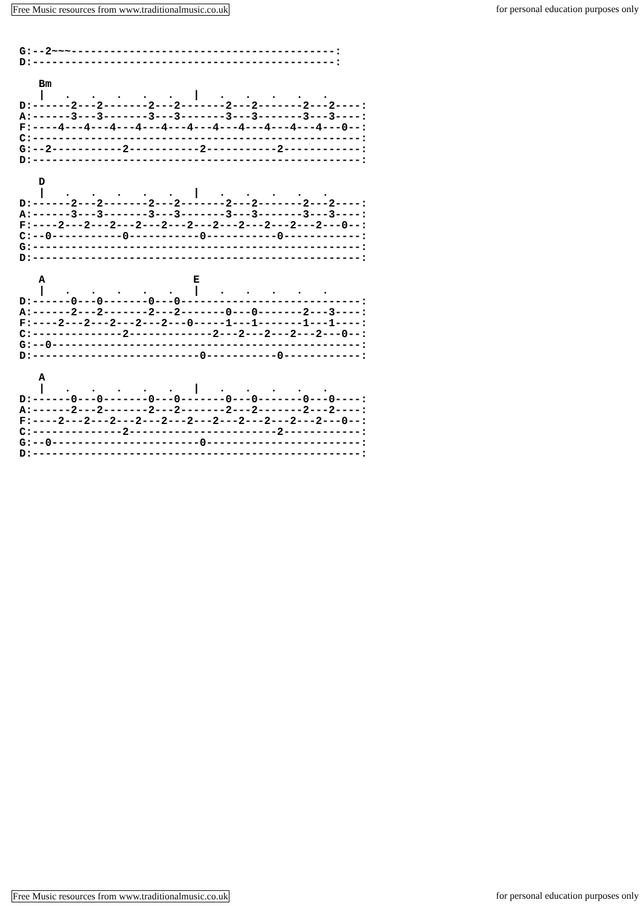Free Music resources from www.traditionalmusic.co.uk for personal education purposes only
G:--2~~~-----------------------------------------:
D:-----------------------------------------------:

   Bm
   |   .   .   .   .   .   |   .   .   .   .   .
D:------2---2-------2---2-------2---2-------2---2----:
A:------3---3-------3---3-------3---3-------3---3----:
F:----4---4---4---4---4---4---4---4---4---4---4---0--:
C:---------------------------------------------------:
G:--2-----------2-----------2-----------2------------:
D:---------------------------------------------------:

   D
   |   .   .   .   .   .   |   .   .   .   .   .
D:------2---2-------2---2-------2---2-------2---2----:
A:------3---3-------3---3-------3---3-------3---3----:
F:----2---2---2---2---2---2---2---2---2---2---2---0--:
C:--0-----------0-----------0-----------0------------:
G:---------------------------------------------------:
D:---------------------------------------------------:

   A                       E
   |   .   .   .   .   .   |   .   .   .   .   .
D:------0---0-------0---0----------------------------:
A:------2---2-------2---2-------0---0-------2---3----:
F:----2---2---2---2---2---0-----1---1-------1---1----:
C:--------------2-------------2---2---2---2---2---0--:
G:--0------------------------------------------------:
D:--------------------------0-----------0------------:

   A
   |   .   .   .   .   .   |   .   .   .   .   .
D:------0---0-------0---0-------0---0-------0---0----:
A:------2---2-------2---2-------2---2-------2---2----:
F:----2---2---2---2---2---2---2---2---2---2---2---0--:
C:--------------2-----------------------2------------:
G:--0-----------------------0------------------------:
D:---------------------------------------------------:
Free Music resources from www.traditionalmusic.co.uk for personal education purposes only